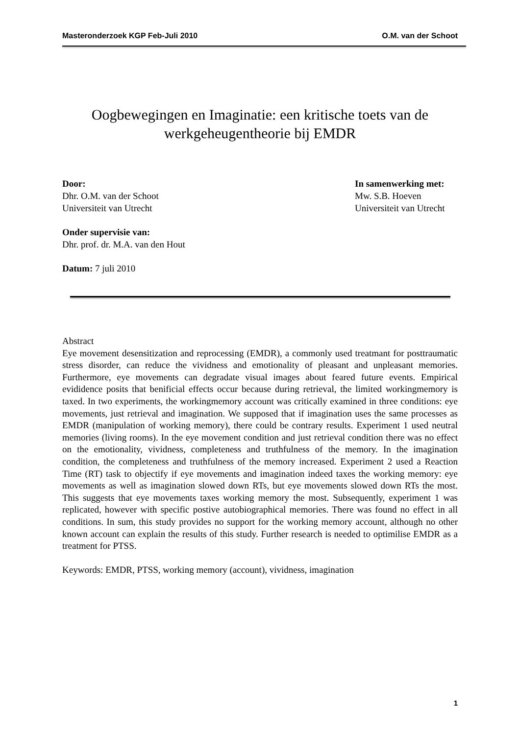Masteronderzoek KGP Feb-Juli 2010 O.M. van der Schoot
Oogbewegingen en Imaginatie: een kritische toets van de werkgeheugentheorie bij EMDR
Door:
Dhr. O.M. van der Schoot
Universiteit van Utrecht
In samenwerking met:
Mw. S.B. Hoeven
Universiteit van Utrecht
Onder supervisie van:
Dhr. prof. dr. M.A. van den Hout
Datum: 7 juli 2010
Abstract
Eye movement desensitization and reprocessing (EMDR), a commonly used treatmant for posttraumatic stress disorder, can reduce the vividness and emotionality of pleasant and unpleasant memories. Furthermore, eye movements can degradate visual images about feared future events. Empirical evididence posits that benificial effects occur because during retrieval, the limited workingmemory is taxed. In two experiments, the workingmemory account was critically examined in three conditions: eye movements, just retrieval and imagination. We supposed that if imagination uses the same processes as EMDR (manipulation of working memory), there could be contrary results. Experiment 1 used neutral memories (living rooms). In the eye movement condition and just retrieval condition there was no effect on the emotionality, vividness, completeness and truthfulness of the memory. In the imagination condition, the completeness and truthfulness of the memory increased. Experiment 2 used a Reaction Time (RT) task to objectify if eye movements and imagination indeed taxes the working memory: eye movements as well as imagination slowed down RTs, but eye movements slowed down RTs the most. This suggests that eye movements taxes working memory the most. Subsequently, experiment 1 was replicated, however with specific postive autobiographical memories. There was found no effect in all conditions. In sum, this study provides no support for the working memory account, although no other known account can explain the results of this study. Further research is needed to optimilise EMDR as a treatment for PTSS.
Keywords: EMDR, PTSS, working memory (account), vividness, imagination
1